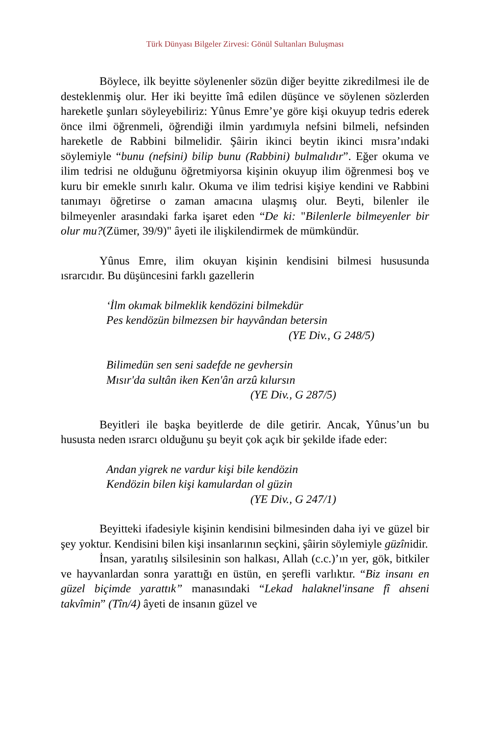Türk Dünyası Bilgeler Zirvesi: Gönül Sultanları Buluşması
Böylece, ilk beyitte söylenenler sözün diğer beyitte zikredilmesi ile de desteklenmiş olur. Her iki beyitte îmâ edilen düşünce ve söylenen sözlerden hareketle şunları söyleyebiliriz: Yûnus Emre’ye göre kişi okuyup tedris ederek önce ilmi öğrenmeli, öğrendiği ilmin yardımıyla nefsini bilmeli, nefsinden hareketle de Rabbini bilmelidir. Şâirin ikinci beytin ikinci mısra’ındaki söylemiyle “bunu (nefsini) bilip bunu (Rabbini) bulmalıdır”. Eğer okuma ve ilim tedrisi ne olduğunu öğretmiyorsa kişinin okuyup ilim öğrenmesi boş ve kuru bir emekle sınırlı kalır. Okuma ve ilim tedrisi kişiye kendini ve Rabbini tanımayı öğretirse o zaman amacına ulaşmış olur. Beyti, bilenler ile bilmeyenler arasındaki farka işaret eden “De ki: "Bilenlerle bilmeyenler bir olur mu?(Zümer, 39/9)" âyeti ile ilişkilendirmek de mümkündür.
Yûnus Emre, ilim okuyan kişinin kendisini bilmesi hususunda ısrarcıdır. Bu düşüncesini farklı gazellerin
‘İlm okımak bilmeklik kendözini bilmekdür
Pes kendözün bilmezsen bir hayvândan betersin
(YE Div., G 248/5)
Bilimedün sen seni sadefde ne gevhersin
Mısır'da sultân iken Ken'ân arzû kılursın
(YE Div., G 287/5)
Beyitleri ile başka beyitlerde de dile getirir. Ancak, Yûnus’un bu hususta neden ısrarcı olduğunu şu beyit çok açık bir şekilde ifade eder:
Andan yigrek ne vardur kişi bile kendözin
Kendözin bilen kişi kamulardan ol güzin
(YE Div., G 247/1)
Beyitteki ifadesiyle kişinin kendisini bilmesinden daha iyi ve güzel bir şey yoktur. Kendisini bilen kişi insanlarının seçkini, şâirin söylemiyle güzînidir.
İnsan, yaratılış silsilesinin son halkası, Allah (c.c.)’ın yer, gök, bitkiler ve hayvanlardan sonra yarattığı en üstün, en şerefli varlıktır. “Biz insanı en güzel biçimde yarattık” manasındaki “Lekad halaknel'insane fî ahseni takvîmin” (Tîn/4) âyeti de insanın güzel ve